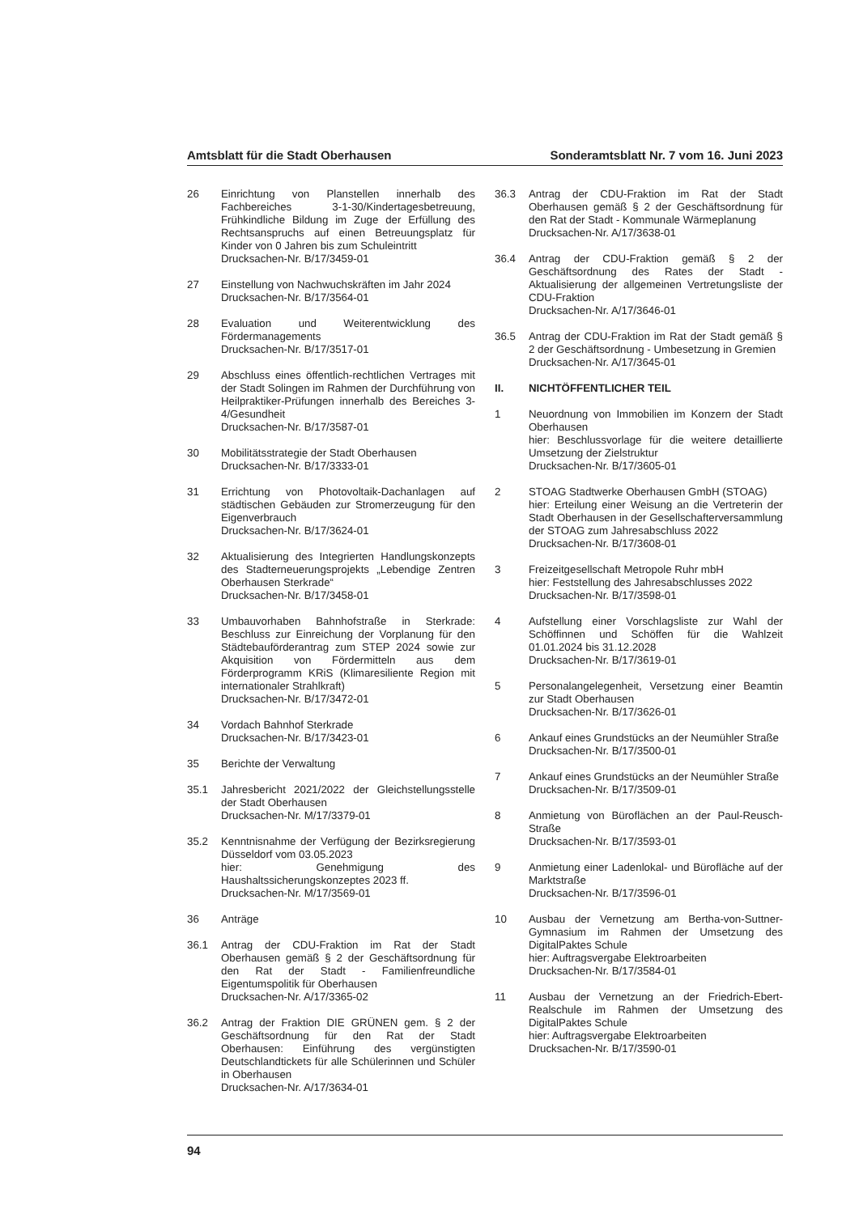Amtsblatt für die Stadt Oberhausen Sonderamtsblatt Nr. 7 vom 16. Juni 2023
26 Einrichtung von Planstellen innerhalb des Fachbereiches 3-1-30/Kindertagesbetreuung, Frühkindliche Bildung im Zuge der Erfüllung des Rechtsanspruchs auf einen Betreuungsplatz für Kinder von 0 Jahren bis zum Schuleintritt
Drucksachen-Nr. B/17/3459-01
27 Einstellung von Nachwuchskräften im Jahr 2024
Drucksachen-Nr. B/17/3564-01
28 Evaluation und Weiterentwicklung des Fördermanagements
Drucksachen-Nr. B/17/3517-01
29 Abschluss eines öffentlich-rechtlichen Vertrages mit der Stadt Solingen im Rahmen der Durchführung von Heilpraktiker-Prüfungen innerhalb des Bereiches 3-4/Gesundheit
Drucksachen-Nr. B/17/3587-01
30 Mobilitätsstrategie der Stadt Oberhausen
Drucksachen-Nr. B/17/3333-01
31 Errichtung von Photovoltaik-Dachanlagen auf städtischen Gebäuden zur Stromerzeugung für den Eigenverbrauch
Drucksachen-Nr. B/17/3624-01
32 Aktualisierung des Integrierten Handlungskonzepts des Stadterneuerungsprojekts „Lebendige Zentren Oberhausen Sterkrade“
Drucksachen-Nr. B/17/3458-01
33 Umbauvorhaben Bahnhofstraße in Sterkrade: Beschluss zur Einreichung der Vorplanung für den Städtebauförderantrag zum STEP 2024 sowie zur Akquisition von Fördermitteln aus dem Förderprogramm KRiS (Klimaresiliente Region mit internationaler Strahlkraft)
Drucksachen-Nr. B/17/3472-01
34 Vordach Bahnhof Sterkrade
Drucksachen-Nr. B/17/3423-01
35 Berichte der Verwaltung
35.1 Jahresbericht 2021/2022 der Gleichstellungsstelle der Stadt Oberhausen
Drucksachen-Nr. M/17/3379-01
35.2 Kenntnisnahme der Verfügung der Bezirksregierung Düsseldorf vom 03.05.2023
hier: Genehmigung des Haushaltssicherungskonzeptes 2023 ff.
Drucksachen-Nr. M/17/3569-01
36 Anträge
36.1 Antrag der CDU-Fraktion im Rat der Stadt Oberhausen gemäß § 2 der Geschäftsordnung für den Rat der Stadt - Familienfreundliche Eigentumspolitik für Oberhausen
Drucksachen-Nr. A/17/3365-02
36.2 Antrag der Fraktion DIE GRÜNEN gem. § 2 der Geschäftsordnung für den Rat der Stadt Oberhausen: Einführung des vergünstigten Deutschlandtickets für alle Schülerinnen und Schüler in Oberhausen
Drucksachen-Nr. A/17/3634-01
36.3 Antrag der CDU-Fraktion im Rat der Stadt Oberhausen gemäß § 2 der Geschäftsordnung für den Rat der Stadt - Kommunale Wärmeplanung
Drucksachen-Nr. A/17/3638-01
36.4 Antrag der CDU-Fraktion gemäß § 2 der Geschäftsordnung des Rates der Stadt - Aktualisierung der allgemeinen Vertretungsliste der CDU-Fraktion
Drucksachen-Nr. A/17/3646-01
36.5 Antrag der CDU-Fraktion im Rat der Stadt gemäß § 2 der Geschäftsordnung - Umbesetzung in Gremien
Drucksachen-Nr. A/17/3645-01
II. NICHTÖFFENTLICHER TEIL
1 Neuordnung von Immobilien im Konzern der Stadt Oberhausen
hier: Beschlussvorlage für die weitere detaillierte Umsetzung der Zielstruktur
Drucksachen-Nr. B/17/3605-01
2 STOAG Stadtwerke Oberhausen GmbH (STOAG)
hier: Erteilung einer Weisung an die Vertreterin der Stadt Oberhausen in der Gesellschafterversammlung der STOAG zum Jahresabschluss 2022
Drucksachen-Nr. B/17/3608-01
3 Freizeitgesellschaft Metropole Ruhr mbH
hier: Feststellung des Jahresabschlusses 2022
Drucksachen-Nr. B/17/3598-01
4 Aufstellung einer Vorschlagsliste zur Wahl der Schöffinnen und Schöffen für die Wahlzeit 01.01.2024 bis 31.12.2028
Drucksachen-Nr. B/17/3619-01
5 Personalangelegenheit, Versetzung einer Beamtin zur Stadt Oberhausen
Drucksachen-Nr. B/17/3626-01
6 Ankauf eines Grundstücks an der Neumühler Straße
Drucksachen-Nr. B/17/3500-01
7 Ankauf eines Grundstücks an der Neumühler Straße
Drucksachen-Nr. B/17/3509-01
8 Anmietung von Büroflächen an der Paul-Reusch-Straße
Drucksachen-Nr. B/17/3593-01
9 Anmietung einer Ladenlokal- und Bürofläche auf der Marktstraße
Drucksachen-Nr. B/17/3596-01
10 Ausbau der Vernetzung am Bertha-von-Suttner-Gymnasium im Rahmen der Umsetzung des DigitalPaktes Schule
hier: Auftragsvergabe Elektroarbeiten
Drucksachen-Nr. B/17/3584-01
11 Ausbau der Vernetzung an der Friedrich-Ebert-Realschule im Rahmen der Umsetzung des DigitalPaktes Schule
hier: Auftragsvergabe Elektroarbeiten
Drucksachen-Nr. B/17/3590-01
94